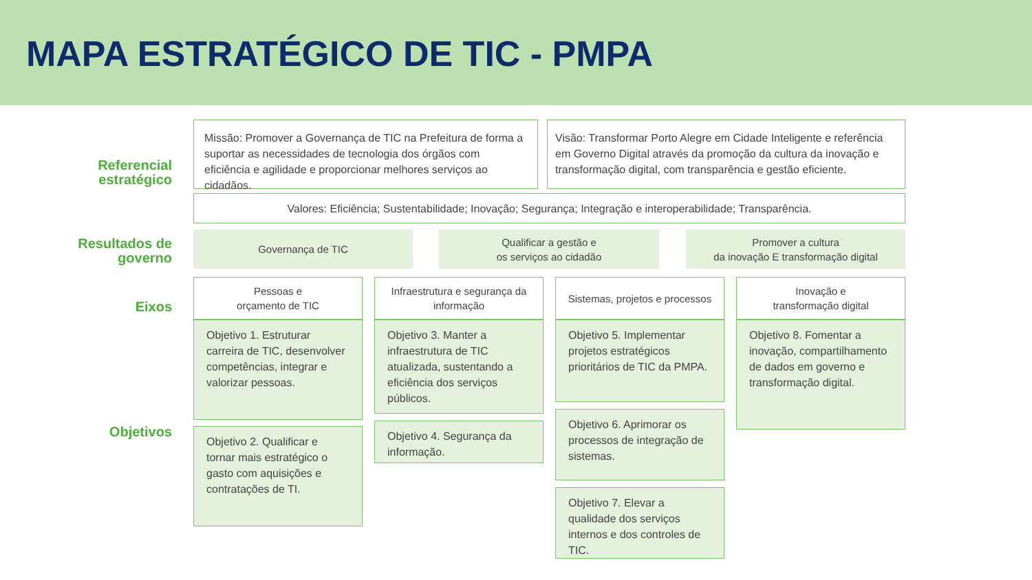MAPA ESTRATÉGICO DE TIC - PMPA
Referencial
estratégico
Missão: Promover a Governança de TIC na Prefeitura de forma a suportar as necessidades de tecnologia dos órgãos com eficiência e agilidade e proporcionar melhores serviços ao cidadãos.
Visão: Transformar Porto Alegre em Cidade Inteligente e referência em Governo Digital através da promoção da cultura da inovação e transformação digital, com transparência e gestão eficiente.
Valores: Eficiência; Sustentabilidade; Inovação; Segurança; Integração e interoperabilidade; Transparência.
Resultados de
governo
Governança de TIC
Qualificar a gestão e
os serviços ao cidadão
Promover a cultura
da inovação E transformação digital
Eixos
Objetivos
Pessoas e
orçamento de TIC
Infraestrutura e segurança da informação
Sistemas, projetos e processos
Inovação e
transformação digital
Objetivo 1. Estruturar carreira de TIC, desenvolver competências, integrar e valorizar pessoas.
Objetivo 2. Qualificar e tornar mais estratégico o gasto com aquisições e contratações de TI.
Objetivo 3. Manter a infraestrutura de TIC atualizada, sustentando a eficiência dos serviços públicos.
Objetivo 4. Segurança da informação.
Objetivo 5. Implementar projetos estratégicos prioritários de TIC da PMPA.
Objetivo 6. Aprimorar os processos de integração de sistemas.
Objetivo 7. Elevar a qualidade dos serviços internos e dos controles de TIC.
Objetivo 8. Fomentar a inovação, compartilhamento de dados em governo e transformação digital.